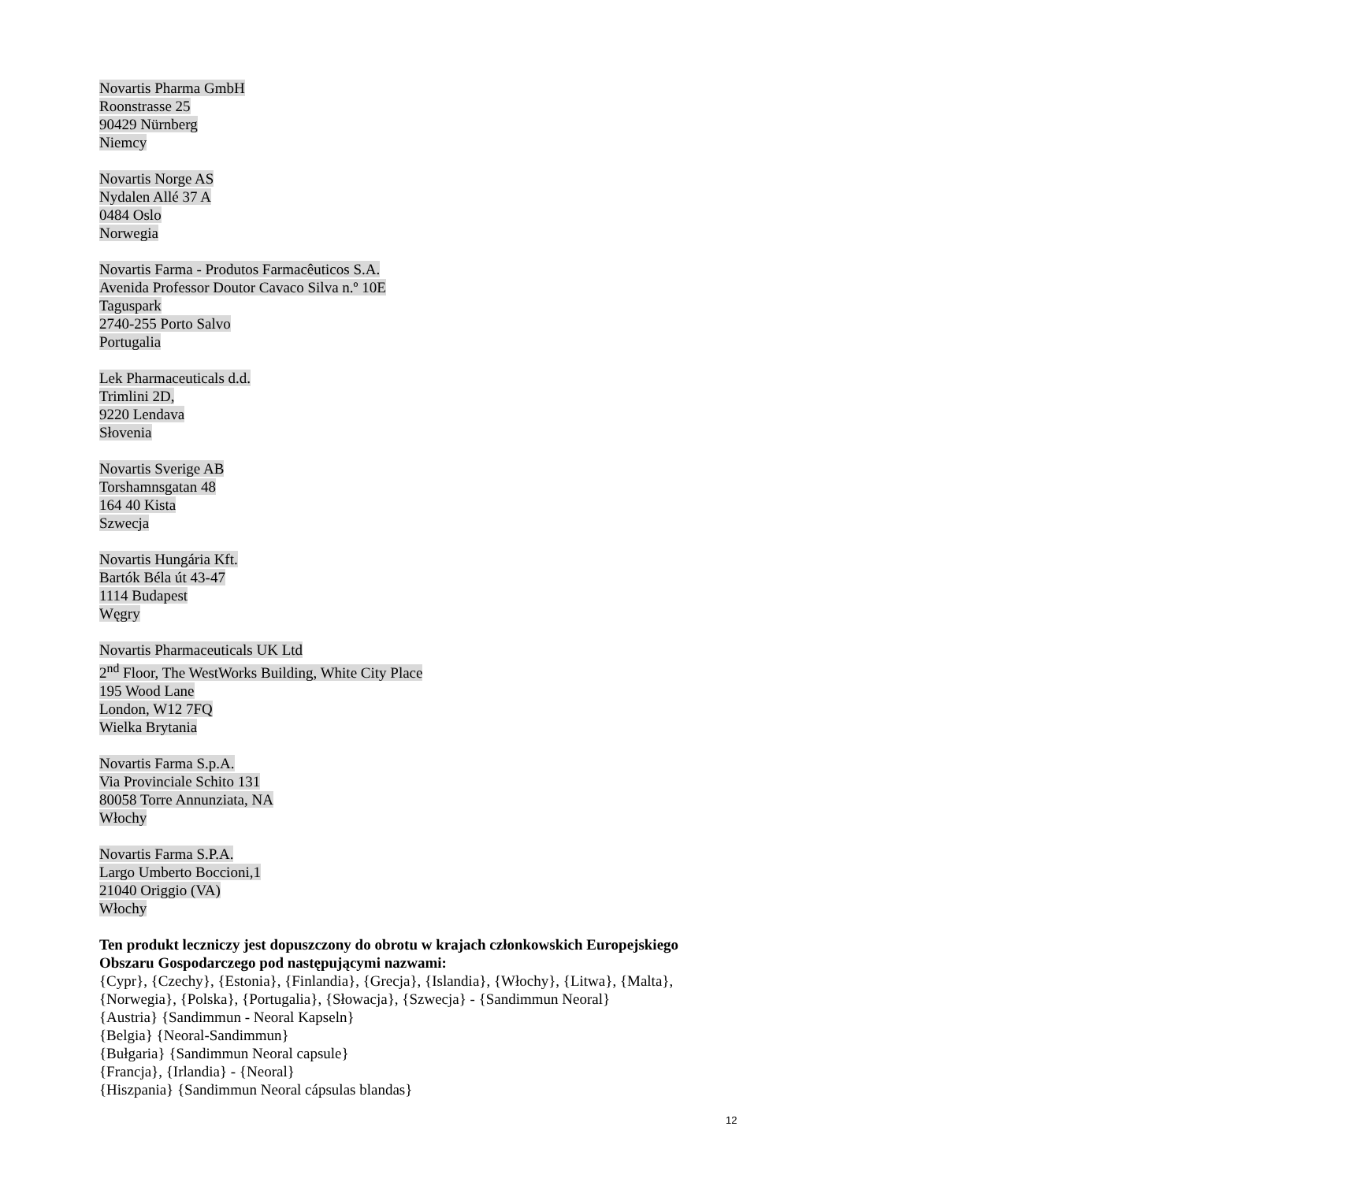Novartis Pharma GmbH
Roonstrasse 25
90429 Nürnberg
Niemcy
Novartis Norge AS
Nydalen Allé 37 A
0484 Oslo
Norwegia
Novartis Farma - Produtos Farmacêuticos S.A.
Avenida Professor Doutor Cavaco Silva n.º 10E
Taguspark
2740-255 Porto Salvo
Portugalia
Lek Pharmaceuticals d.d.
Trimlini 2D,
9220 Lendava
Słovenia
Novartis Sverige AB
Torshamnsgatan 48
164 40 Kista
Szwecja
Novartis Hungária Kft.
Bartók Béla út 43-47
1114 Budapest
Węgry
Novartis Pharmaceuticals UK Ltd
2<sup>nd</sup> Floor, The WestWorks Building, White City Place
195 Wood Lane
London, W12 7FQ
Wielka Brytania
Novartis Farma S.p.A.
Via Provinciale Schito 131
80058 Torre Annunziata, NA
Włochy
Novartis Farma S.P.A.
Largo Umberto Boccioni,1
21040 Origgio (VA)
Włochy
Ten produkt leczniczy jest dopuszczony do obrotu w krajach członkowskich Europejskiego Obszaru Gospodarczego pod następującymi nazwami:
{Cypr}, {Czechy}, {Estonia}, {Finlandia}, {Grecja}, {Islandia}, {Włochy}, {Litwa}, {Malta}, {Norwegia}, {Polska}, {Portugalia}, {Słowacja}, {Szwecja} - {Sandimmun Neoral}
{Austria} {Sandimmun - Neoral Kapseln}
{Belgia} {Neoral-Sandimmun}
{Bułgaria} {Sandimmun Neoral capsule}
{Francja}, {Irlandia} - {Neoral}
{Hiszpania} {Sandimmun Neoral cápsulas blandas}
12